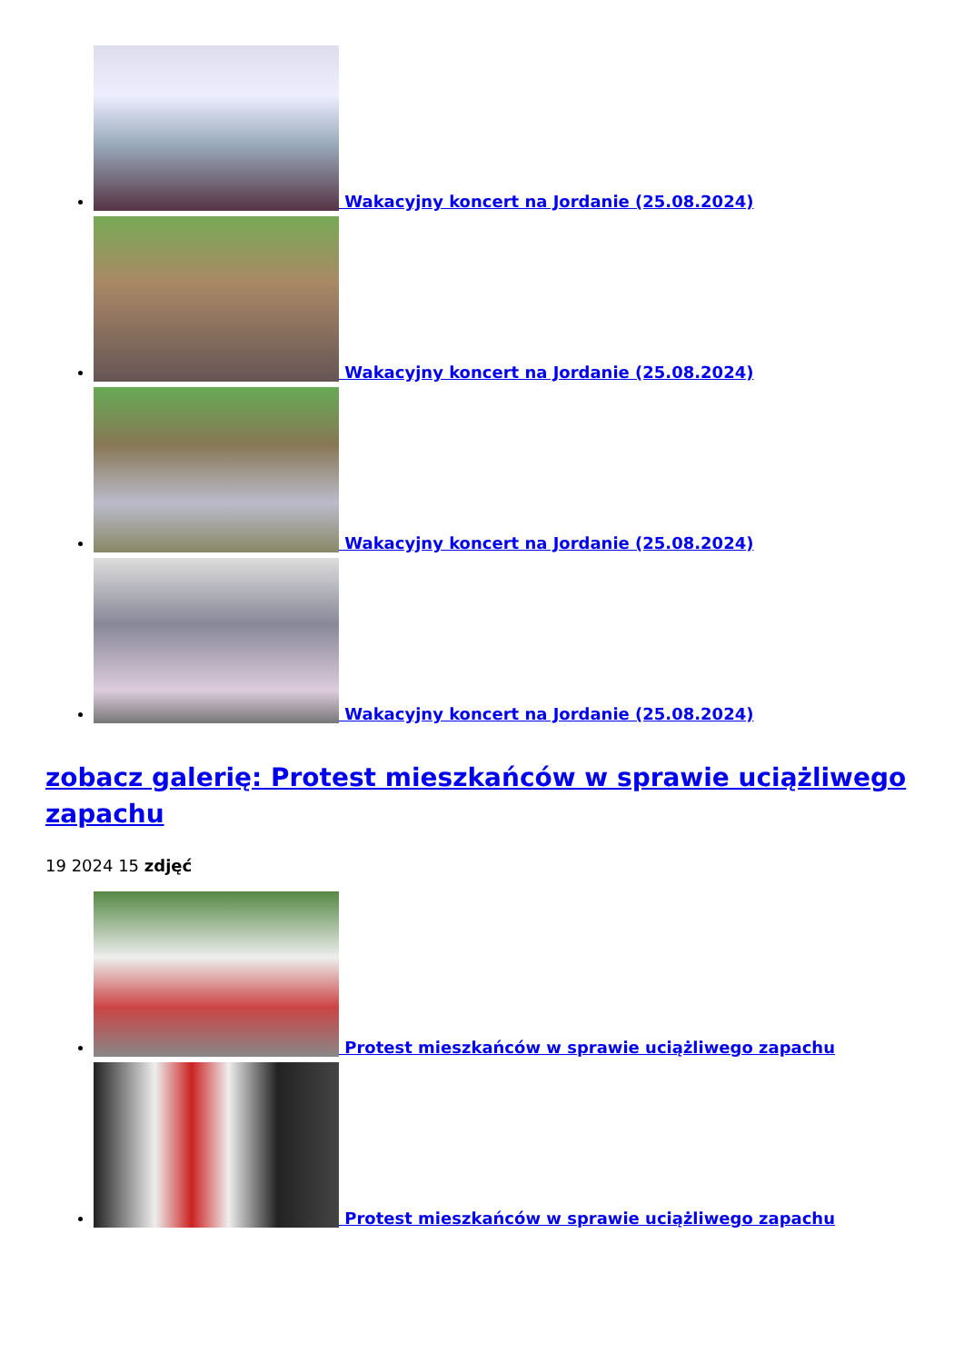Wakacyjny koncert na Jordanie (25.08.2024)
Wakacyjny koncert na Jordanie (25.08.2024)
Wakacyjny koncert na Jordanie (25.08.2024)
Wakacyjny koncert na Jordanie (25.08.2024)
zobacz galerię: Protest mieszkańców w sprawie uciążliwego zapachu
19 2024 15 zdjęć
Protest mieszkańców w sprawie uciążliwego zapachu
Protest mieszkańców w sprawie uciążliwego zapachu